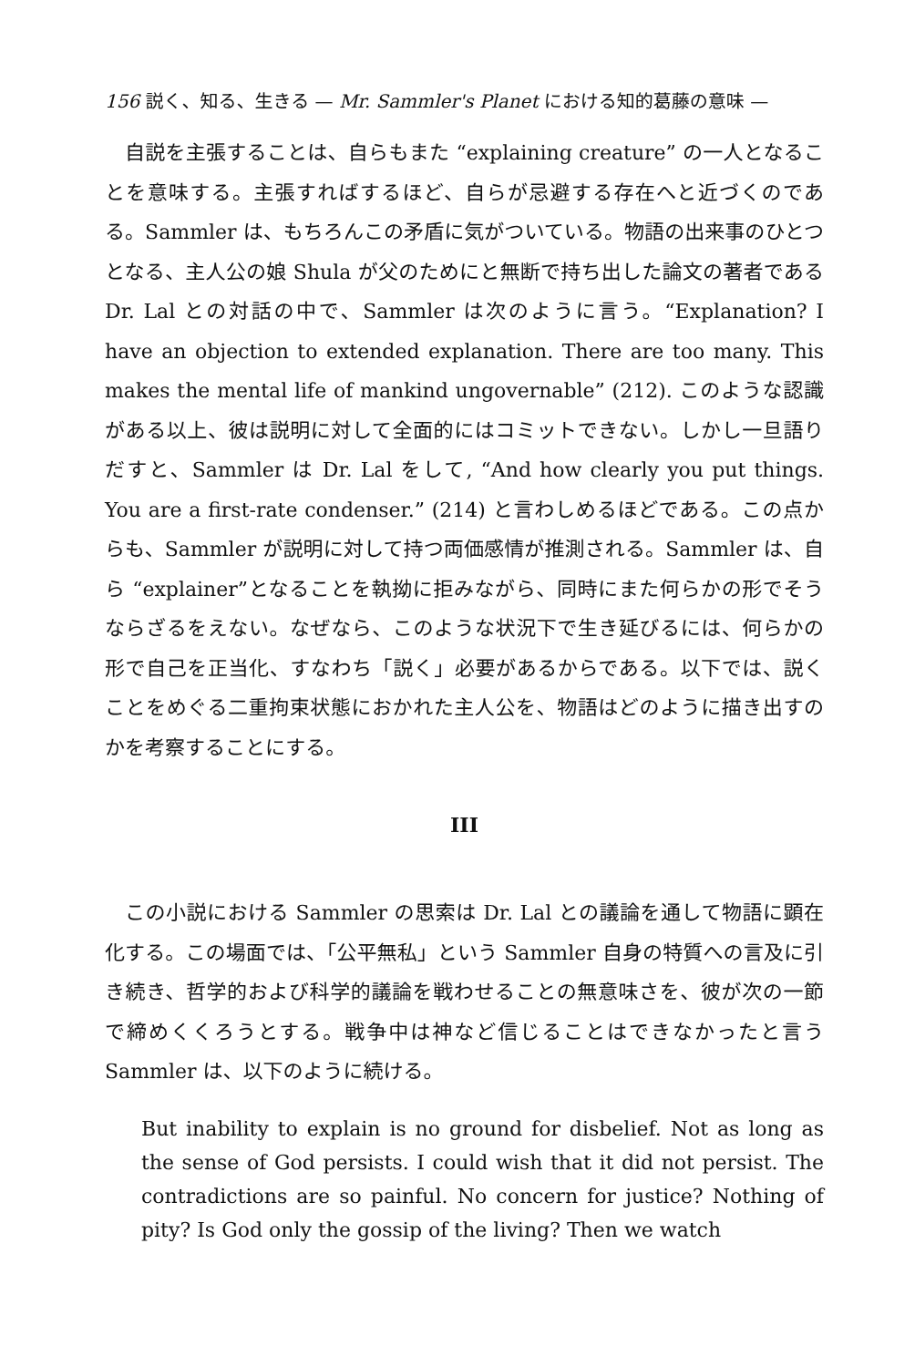156 説く、知る、生きる — Mr. Sammler's Planet における知的葛藤の意味 —
自説を主張することは、自らもまた “explaining creature” の一人となることを意味する。主張すればするほど、自らが忌避する存在へと近づくのである。Sammler は、もちろんこの矛盾に気がついている。物語の出来事のひとつとなる、主人公の娘 Shula が父のためにと無断で持ち出した論文の著者である Dr. Lal との対話の中で、Sammler は次のように言う。“Explanation? I have an objection to extended explanation. There are too many. This makes the mental life of mankind ungovernable” (212). このような認識がある以上、彼は説明に対して全面的にはコミットできない。しかし一旦語りだすと、Sammler は Dr. Lal をして, “And how clearly you put things. You are a first-rate condenser.” (214) と言わしめるほどである。この点からも、Sammler が説明に対して持つ両価感情が推測される。Sammler は、自ら “explainer”となることを執拗に拒みながら、同時にまた何らかの形でそうならざるをえない。なぜなら、このような状況下で生き延びるには、何らかの形で自己を正当化、すなわち「説く」必要があるからである。以下では、説くことをめぐる二重拘束状態におかれた主人公を、物語はどのように描き出すのかを考察することにする。
III
この小説における Sammler の思索は Dr. Lal との議論を通して物語に顕在化する。この場面では、「公平無私」という Sammler 自身の特質への言及に引き続き、哲学的および科学的議論を戦わせることの無意味さを、彼が次の一節で締めくくろうとする。戦争中は神など信じることはできなかったと言う Sammler は、以下のように続ける。
But inability to explain is no ground for disbelief. Not as long as the sense of God persists. I could wish that it did not persist. The contradictions are so painful. No concern for justice? Nothing of pity? Is God only the gossip of the living? Then we watch